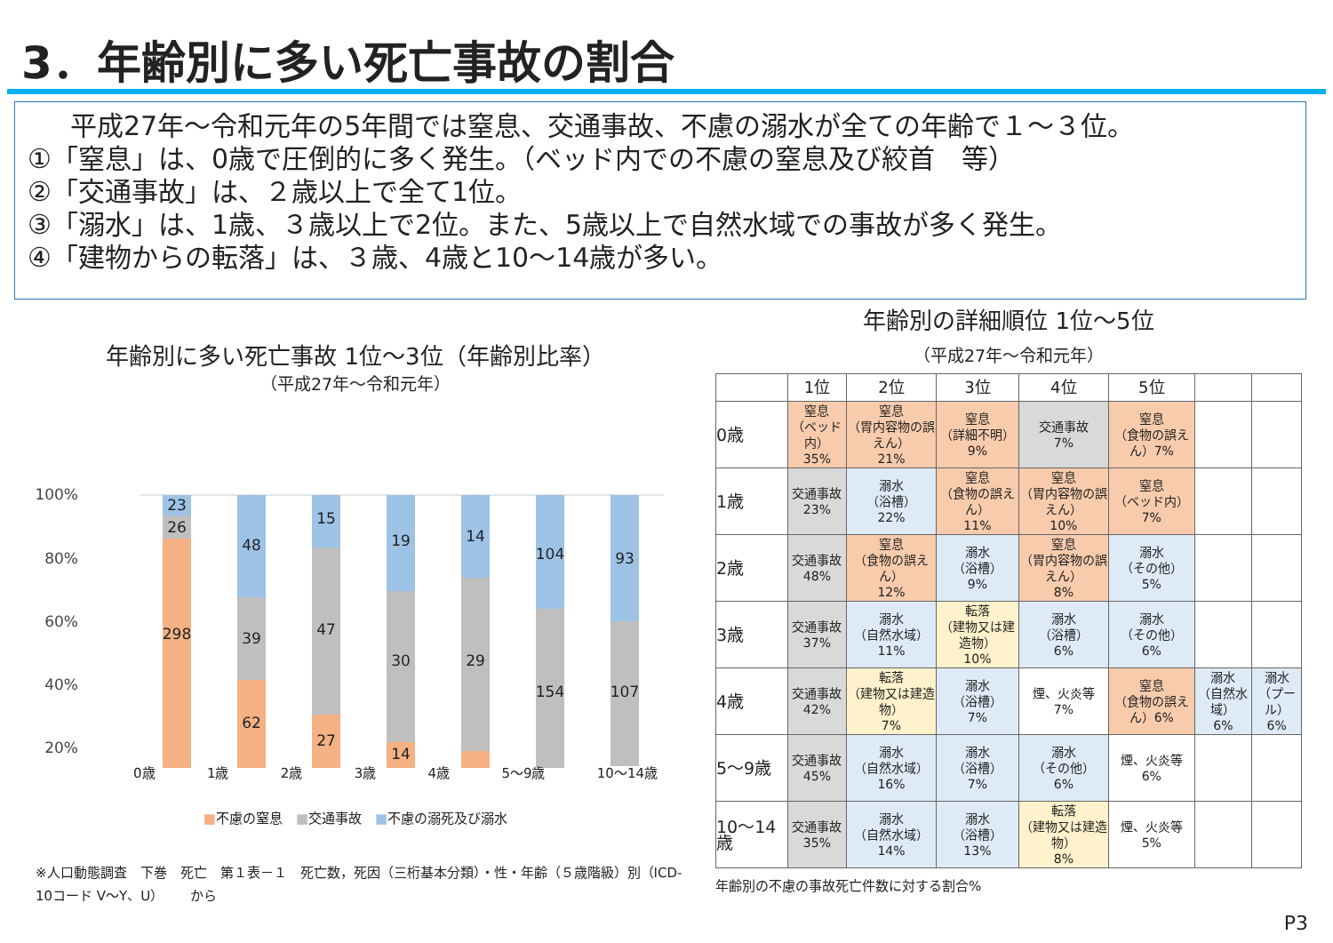3．年齢別に多い死亡事故の割合
平成27年～令和元年の5年間では窒息、交通事故、不慮の溺水が全ての年齢で１～３位。
①「窒息」は、0歳で圧倒的に多く発生。（ベッド内での不慮の窒息及び絞首　等）
②「交通事故」は、２歳以上で全て1位。
③「溺水」は、1歳、３歳以上で2位。また、5歳以上で自然水域での事故が多く発生。
④「建物からの転落」は、３歳、4歳と10～14歳が多い。
年齢別に多い死亡事故 1位～3位（年齢別比率）
（平成27年～令和元年）
100%
80%
60%
40%
20%
23
26
298
48
39
62
15
47
27
19
30
14
14
29
104
154
93
107
0歳 1歳 2歳 3歳 4歳 5～9歳 10～14歳
■不慮の窒息　■交通事故　■不慮の溺死及び溺水
※人口動態調査　下巻　死亡　第１表－１　死亡数，死因（三桁基本分類）・性・年齢（５歳階級）別（ICD-10コード V～Y、U）　　から
年齢別の詳細順位 1位～5位
（平成27年～令和元年）
| | 1位 | 2位 | 3位 | 4位 | 5位 | | |
| --- | --- | --- | --- | --- | --- | --- | --- |
| 0歳 | 窒息 （ベッド内） 35% | 窒息 （胃内容物の誤えん） 21% | 窒息 （詳細不明） 9% | 交通事故 7% | 窒息 （食物の誤えん）7% | | |
| 1歳 | 交通事故 23% | 溺水 （浴槽） 22% | 窒息 （食物の誤えん） 11% | 窒息 （胃内容物の誤えん） 10% | 窒息 （ベッド内） 7% | | |
| 2歳 | 交通事故 48% | 窒息 （食物の誤えん） 12% | 溺水 （浴槽） 9% | 窒息 （胃内容物の誤えん） 8% | 溺水 （その他） 5% | | |
| 3歳 | 交通事故 37% | 溺水 （自然水域） 11% | 転落 （建物又は建造物） 10% | 溺水 （浴槽） 6% | 溺水 （その他） 6% | | |
| 4歳 | 交通事故 42% | 転落 （建物又は建造物） 7% | 溺水 （浴槽） 7% | 煙、火炎等 7% | 窒息 （食物の誤えん）6% | 溺水 （自然水域） 6% | 溺水 （プール） 6% |
| 5～9歳 | 交通事故 45% | 溺水 （自然水域） 16% | 溺水 （浴槽） 7% | 溺水 （その他） 6% | 煙、火炎等 6% | | |
| 10～14歳 | 交通事故 35% | 溺水 （自然水域） 14% | 溺水 （浴槽） 13% | 転落 （建物又は建造物） 8% | 煙、火炎等 5% | | |
年齢別の不慮の事故死亡件数に対する割合%
P3